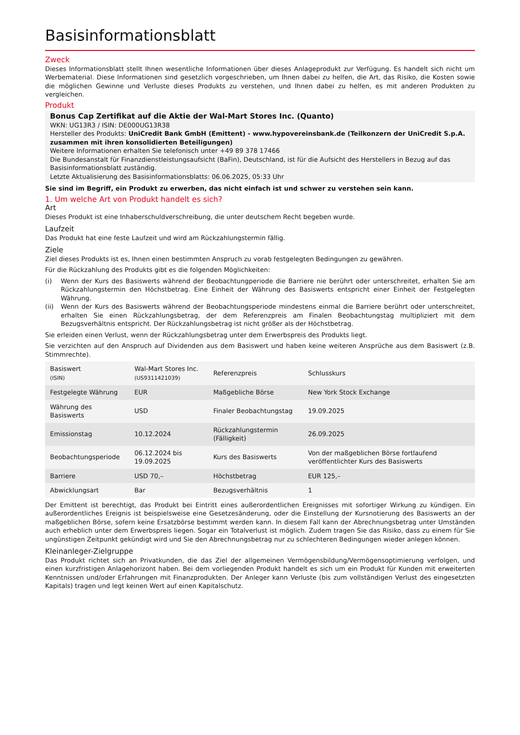Basisinformationsblatt
Zweck
Dieses Informationsblatt stellt Ihnen wesentliche Informationen über dieses Anlageprodukt zur Verfügung. Es handelt sich nicht um Werbematerial. Diese Informationen sind gesetzlich vorgeschrieben, um Ihnen dabei zu helfen, die Art, das Risiko, die Kosten sowie die möglichen Gewinne und Verluste dieses Produkts zu verstehen, und Ihnen dabei zu helfen, es mit anderen Produkten zu vergleichen.
Produkt
Bonus Cap Zertifikat auf die Aktie der Wal-Mart Stores Inc. (Quanto)
WKN: UG13R3 / ISIN: DE000UG13R38
Hersteller des Produkts: UniCredit Bank GmbH (Emittent) - www.hypovereinsbank.de (Teilkonzern der UniCredit S.p.A. zusammen mit ihren konsolidierten Beteiligungen)
Weitere Informationen erhalten Sie telefonisch unter +49 89 378 17466
Die Bundesanstalt für Finanzdienstleistungsaufsicht (BaFin), Deutschland, ist für die Aufsicht des Herstellers in Bezug auf das Basisinformationsblatt zuständig.
Letzte Aktualisierung des Basisinformationsblatts: 06.06.2025, 05:33 Uhr
Sie sind im Begriff, ein Produkt zu erwerben, das nicht einfach ist und schwer zu verstehen sein kann.
1. Um welche Art von Produkt handelt es sich?
Art
Dieses Produkt ist eine Inhaberschuldverschreibung, die unter deutschem Recht begeben wurde.
Laufzeit
Das Produkt hat eine feste Laufzeit und wird am Rückzahlungstermin fällig.
Ziele
Ziel dieses Produkts ist es, Ihnen einen bestimmten Anspruch zu vorab festgelegten Bedingungen zu gewähren.
Für die Rückzahlung des Produkts gibt es die folgenden Möglichkeiten:
(i) Wenn der Kurs des Basiswerts während der Beobachtungperiode die Barriere nie berührt oder unterschreitet, erhalten Sie am Rückzahlungstermin den Höchstbetrag. Eine Einheit der Währung des Basiswerts entspricht einer Einheit der Festgelegten Währung.
(ii) Wenn der Kurs des Basiswerts während der Beobachtungsperiode mindestens einmal die Barriere berührt oder unterschreitet, erhalten Sie einen Rückzahlungsbetrag, der dem Referenzpreis am Finalen Beobachtungstag multipliziert mit dem Bezugsverhältnis entspricht. Der Rückzahlungsbetrag ist nicht größer als der Höchstbetrag.
Sie erleiden einen Verlust, wenn der Rückzahlungsbetrag unter dem Erwerbspreis des Produkts liegt.
Sie verzichten auf den Anspruch auf Dividenden aus dem Basiswert und haben keine weiteren Ansprüche aus dem Basiswert (z.B. Stimmrechte).
| Basiswert (ISIN) | Wal-Mart Stores Inc. (US9311421039) | Referenzpreis | Schlusskurs |
| Festgelegte Währung | EUR | Maßgebliche Börse | New York Stock Exchange |
| Währung des Basiswerts | USD | Finaler Beobachtungstag | 19.09.2025 |
| Emissionstag | 10.12.2024 | Rückzahlungstermin (Fälligkeit) | 26.09.2025 |
| Beobachtungsperiode | 06.12.2024 bis 19.09.2025 | Kurs des Basiswerts | Von der maßgeblichen Börse fortlaufend veröffentlichter Kurs des Basiswerts |
| Barriere | USD 70,– | Höchstbetrag | EUR 125,– |
| Abwicklungsart | Bar | Bezugsverhältnis | 1 |
Der Emittent ist berechtigt, das Produkt bei Eintritt eines außerordentlichen Ereignisses mit sofortiger Wirkung zu kündigen. Ein außerordentliches Ereignis ist beispielsweise eine Gesetzesänderung, oder die Einstellung der Kursnotierung des Basiswerts an der maßgeblichen Börse, sofern keine Ersatzbörse bestimmt werden kann. In diesem Fall kann der Abrechnungsbetrag unter Umständen auch erheblich unter dem Erwerbspreis liegen. Sogar ein Totalverlust ist möglich. Zudem tragen Sie das Risiko, dass zu einem für Sie ungünstigen Zeitpunkt gekündigt wird und Sie den Abrechnungsbetrag nur zu schlechteren Bedingungen wieder anlegen können.
Kleinanleger-Zielgruppe
Das Produkt richtet sich an Privatkunden, die das Ziel der allgemeinen Vermögensbildung/Vermögensoptimierung verfolgen, und einen kurzfristigen Anlagehorizont haben. Bei dem vorliegenden Produkt handelt es sich um ein Produkt für Kunden mit erweiterten Kenntnissen und/oder Erfahrungen mit Finanzprodukten. Der Anleger kann Verluste (bis zum vollständigen Verlust des eingesetzten Kapitals) tragen und legt keinen Wert auf einen Kapitalschutz.